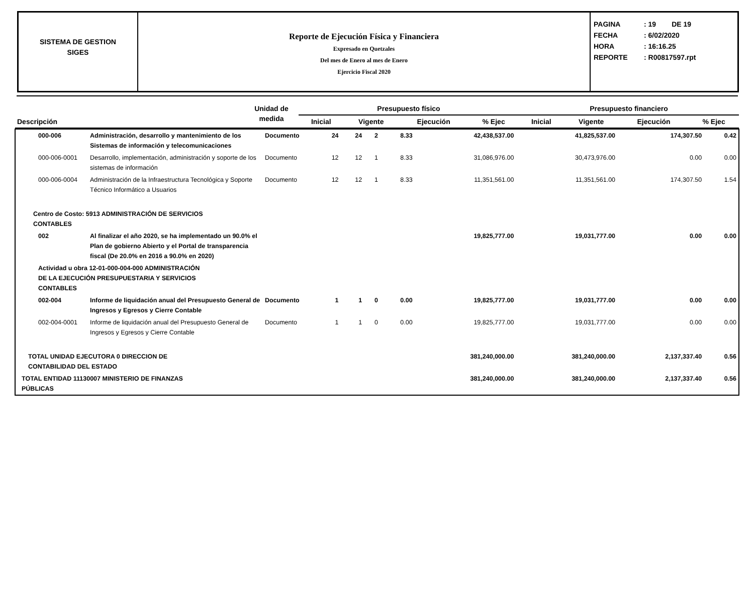SISTEMA DE GESTION
SIGES
Reporte de Ejecución Física y Financiera
Expresado en Quetzales
Del mes de Enero al mes de Enero
Ejercicio Fiscal 2020
PAGINA: 19 DE 19
FECHA: 6/02/2020
HORA: 16:16.25
REPORTE: R00817597.rpt
| Descripción | | Unidad de medida | Presupuesto físico | | | | Presupuesto financiero | | | |
| --- | --- | --- | --- | --- | --- | --- | --- | --- | --- | --- |
| | | | Inicial | Vigente | Ejecución | % Ejec | Inicial | Vigente | Ejecución | % Ejec |
| 000-006 | Administración, desarrollo y mantenimiento de los Sistemas de información y telecomunicaciones | Documento | 24 | 24 | 2 | 8.33 | 42,438,537.00 | 41,825,537.00 | 174,307.50 | 0.42 |
| 000-006-0001 | Desarrollo, implementación, administración y soporte de los sistemas de información | Documento | 12 | 12 | 1 | 8.33 | 31,086,976.00 | 30,473,976.00 | 0.00 | 0.00 |
| 000-006-0004 | Administración de la Infraestructura Tecnológica y Soporte Técnico Informático a Usuarios | Documento | 12 | 12 | 1 | 8.33 | 11,351,561.00 | 11,351,561.00 | 174,307.50 | 1.54 |
| Centro de Costo: 5913 ADMINISTRACIÓN DE SERVICIOS CONTABLES | | | | | | | | | | |
| 002 | Al finalizar el año 2020, se ha implementado un 90.0% el Plan de gobierno Abierto y el Portal de transparencia fiscal (De 20.0% en 2016 a 90.0% en 2020) | | | | | | 19,825,777.00 | 19,031,777.00 | 0.00 | 0.00 |
| Actividad u obra 12-01-000-004-000 ADMINISTRACIÓN DE LA EJECUCIÓN PRESUPUESTARIA Y SERVICIOS CONTABLES | | | | | | | | | | |
| 002-004 | Informe de liquidación anual del Presupuesto General de Ingresos y Egresos y Cierre Contable | Documento | 1 | 1 | 0 | 0.00 | 19,825,777.00 | 19,031,777.00 | 0.00 | 0.00 |
| 002-004-0001 | Informe de liquidación anual del Presupuesto General de Ingresos y Egresos y Cierre Contable | Documento | 1 | 1 | 0 | 0.00 | 19,825,777.00 | 19,031,777.00 | 0.00 | 0.00 |
| TOTAL UNIDAD EJECUTORA 0 DIRECCION DE CONTABILIDAD DEL ESTADO | | | | | | | 381,240,000.00 | 381,240,000.00 | 2,137,337.40 | 0.56 |
| TOTAL ENTIDAD 11130007 MINISTERIO DE FINANZAS PÚBLICAS | | | | | | | 381,240,000.00 | 381,240,000.00 | 2,137,337.40 | 0.56 |